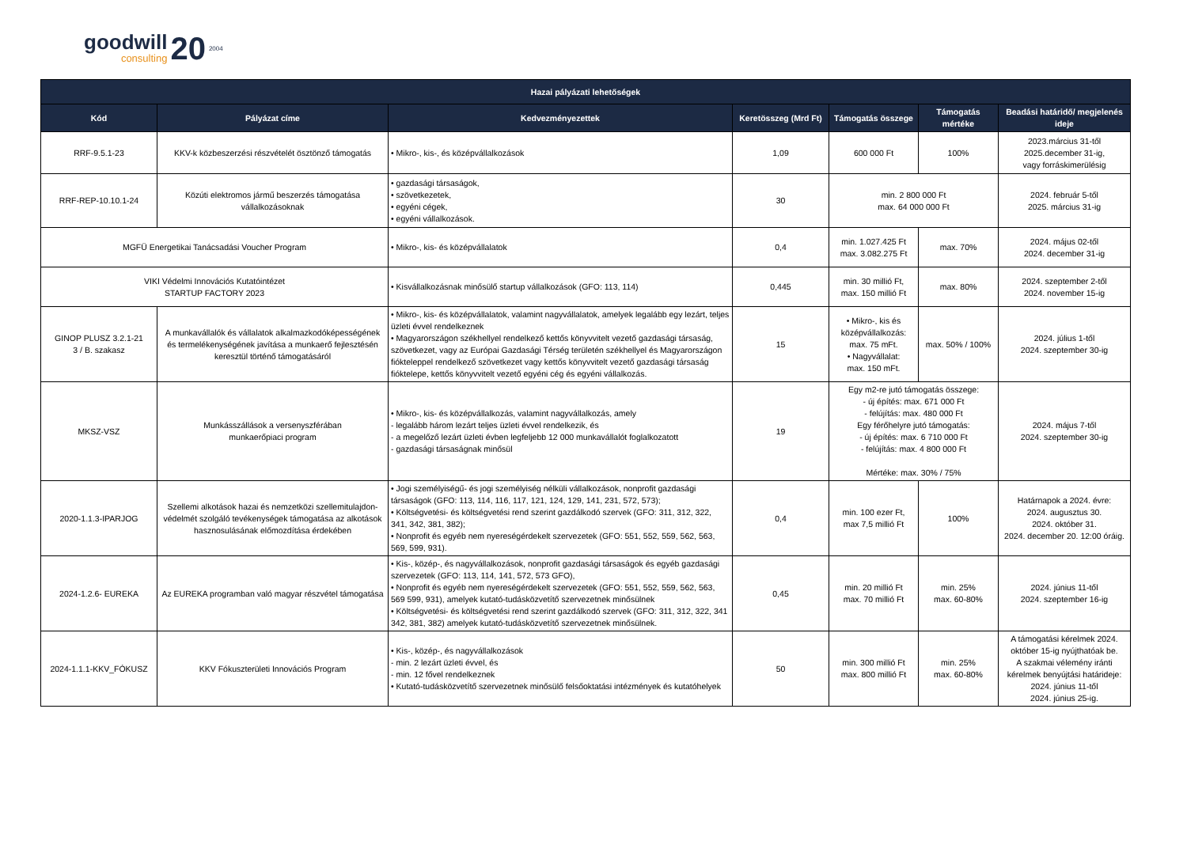goodwill
consulting
20 2004
| Hazai pályázati lehetőségek | | | | | | |
| --- | --- | --- | --- | --- | --- | --- |
| Kód | Pályázat címe | Kedvezményezettek | Keretösszeg (Mrd Ft) | Támogatás összege | Támogatás mértéke | Beadási határidő/ megjelenés ideje |
| RRF-9.5.1-23 | KKV-k közbeszerzési részvételét ösztönző támogatás | • Mikro-, kis-, és középvállalkozások | 1,09 | 600 000 Ft | 100% | 2023.március 31-től 2025.december 31-ig, vagy forráskimerülésig |
| RRF-REP-10.10.1-24 | Közúti elektromos jármű beszerzés támogatása vállalkozásoknak | • gazdasági társaságok, • szövetkezetek, • egyéni cégek, • egyéni vállalkozások. | 30 | min. 2 800 000 Ft max. 64 000 000 Ft | | 2024. február 5-től 2025. március 31-ig |
| MGFÜ Energetikai Tanácsadási Voucher Program | | • Mikro-, kis- és középvállalatok | 0,4 | min. 1.027.425 Ft max. 3.082.275 Ft | max. 70% | 2024. május 02-től 2024. december 31-ig |
| VIKI Védelmi Innovációs Kutatóintézet STARTUP FACTORY 2023 | | • Kisvállalkozásnak minősülő startup vállalkozások (GFO: 113, 114) | 0,445 | min. 30 millió Ft, max. 150 millió Ft | max. 80% | 2024. szeptember 2-től 2024. november 15-ig |
| GINOP PLUSZ 3.2.1-21 3 / B. szakasz | A munkavállalók és vállalatok alkalmazkodóképességének és termelékenységének javítása a munkaerő fejlesztésén keresztül történő támogatásáról | • Mikro-, kis- és középvállalatok, valamint nagyvállalatok, amelyek legalább egy lezárt, teljes üzleti évvel rendelkeznek • Magyarországon székhellyel rendelkező kettős könyvvitelt vezető gazdasági társaság, szövetkezet, vagy az Európai Gazdasági Térség területén székhellyel és Magyarországon fiókteleppel rendelkező szövetkezet vagy kettős könyvvitelt vezető gazdasági társaság fióktelepe, kettős könyvvitelt vezető egyéni cég és egyéni vállalkozás. | 15 | • Mikro-, kis és középvállalkozás: max. 75 mFt. • Nagyvállalat: max. 150 mFt. | max. 50% / 100% | 2024. július 1-től 2024. szeptember 30-ig |
| MKSZ-VSZ | Munkásszállások a versenyszférában munkaerőpiaci program | • Mikro-, kis- és középvállalkozás, valamint nagyvállalkozás, amely - legalább három lezárt teljes üzleti évvel rendelkezik, és - a megelőző lezárt üzleti évben legfeljebb 12 000 munkavállalót foglalkozatott - gazdasági társaságnak minősül | 19 | Egy m2-re jutó támogatás összege: - új építés: max. 671 000 Ft - felújítás: max. 480 000 Ft Egy férőhelyre jutó támogatás: - új építés: max. 6 710 000 Ft - felújítás: max. 4 800 000 Ft Mértéke: max. 30% / 75% | | 2024. május 7-től 2024. szeptember 30-ig |
| 2020-1.1.3-IPARJOG | Szellemi alkotások hazai és nemzetközi szellemitulajdon-védelmét szolgáló tevékenységek támogatása az alkotások hasznosulásának előmozdítása érdekében | • Jogi személyiségű- és jogi személyiség nélküli vállalkozások, nonprofit gazdasági társaságok (GFO: 113, 114, 116, 117, 121, 124, 129, 141, 231, 572, 573); • Költségvetési- és költségvetési rend szerint gazdálkodó szervek (GFO: 311, 312, 322, 341, 342, 381, 382); • Nonprofit és egyéb nem nyereségérdekelt szervezetek (GFO: 551, 552, 559, 562, 563, 569, 599, 931). | 0,4 | min. 100 ezer Ft, max 7,5 millió Ft | 100% | Határnapok a 2024. évre: 2024. augusztus 30. 2024. október 31. 2024. december 20. 12:00 óráig. |
| 2024-1.2.6- EUREKA | Az EUREKA programban való magyar részvétel támogatása | • Kis-, közép-, és nagyvállalkozások, nonprofit gazdasági társaságok és egyéb gazdasági szervezetek (GFO: 113, 114, 141, 572, 573 GFO), • Nonprofit és egyéb nem nyereségérdekelt szervezetek (GFO: 551, 552, 559, 562, 563, 569 599, 931), amelyek kutató-tudásközvetítő szervezetnek minősülnek • Költségvetési- és költségvetési rend szerint gazdálkodó szervek (GFO: 311, 312, 322, 341 342, 381, 382) amelyek kutató-tudásközvetítő szervezetnek minősülnek. | 0,45 | min. 20 millió Ft max. 70 millió Ft | min. 25% max. 60-80% | 2024. június 11-től 2024. szeptember 16-ig |
| 2024-1.1.1-KKV_FÓKUSZ | KKV Fókuszterületi Innovációs Program | • Kis-, közép-, és nagyvállalkozások - min. 2 lezárt üzleti évvel, és - min. 12 fővel rendelkeznek • Kutató-tudásközvetítő szervezetnek minősülő felsőoktatási intézmények és kutatóhelyek | 50 | min. 300 millió Ft max. 800 millió Ft | min. 25% max. 60-80% | A támogatási kérelmek 2024. október 15-ig nyújthatóak be. A szakmai vélemény iránti kérelmek benyújtási határideje: 2024. június 11-től 2024. június 25-ig. |